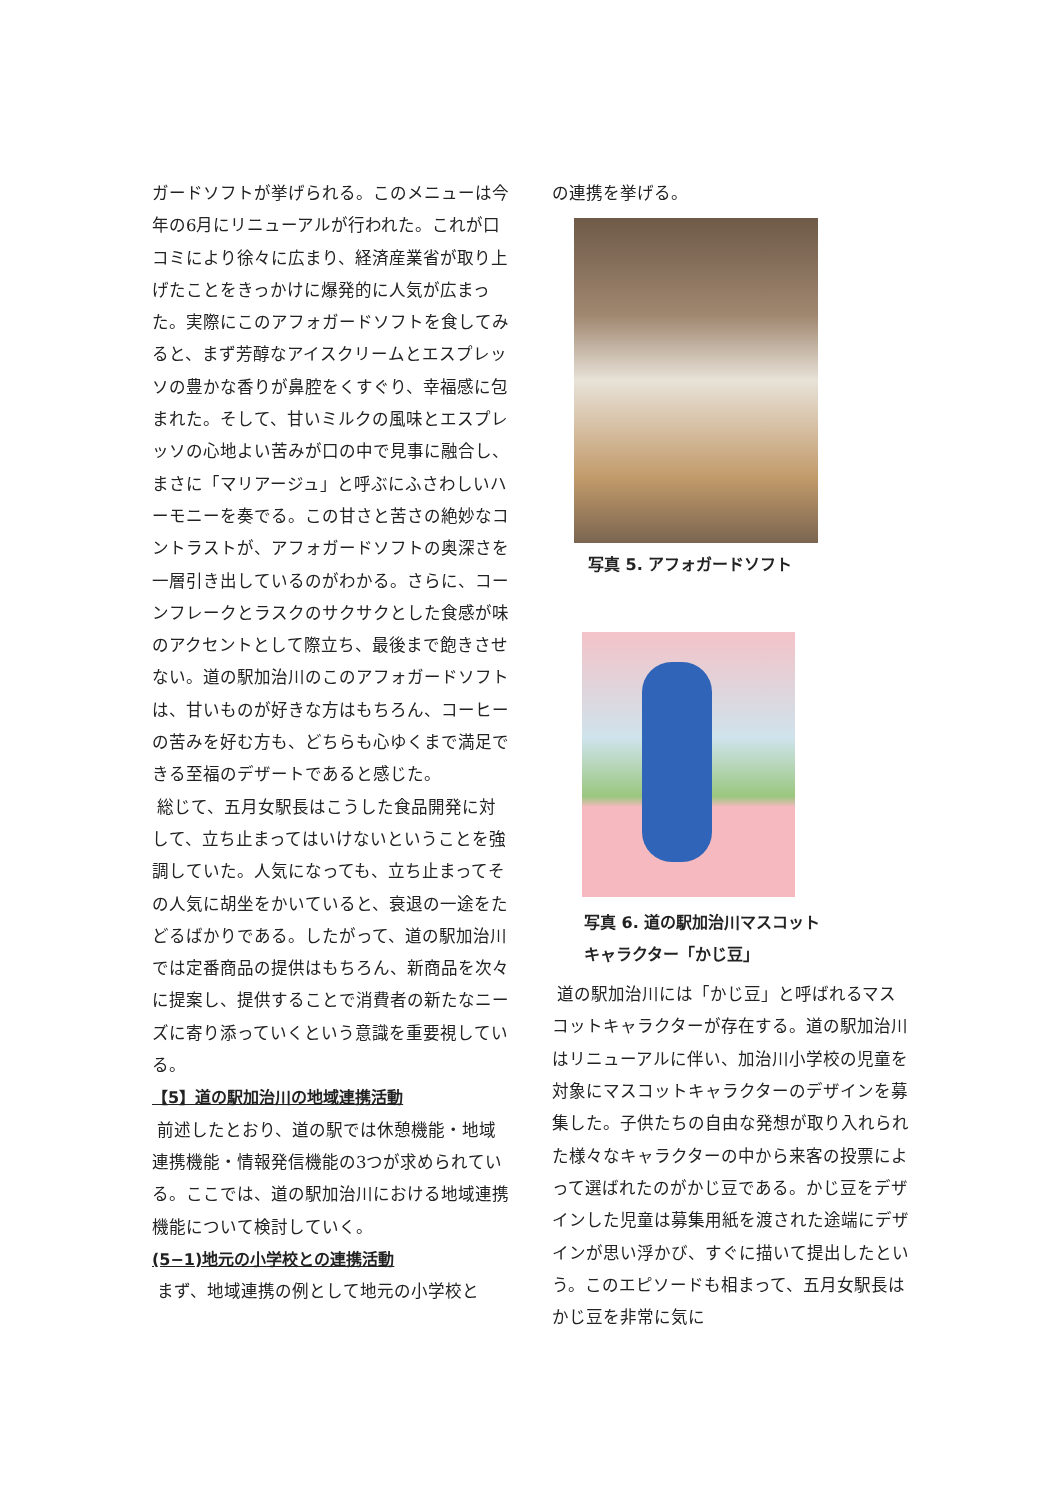ガードソフトが挙げられる。このメニューは今年の6月にリニューアルが行われた。これが口コミにより徐々に広まり、経済産業省が取り上げたことをきっかけに爆発的に人気が広まった。実際にこのアフォガードソフトを食してみると、まず芳醇なアイスクリームとエスプレッソの豊かな香りが鼻腔をくすぐり、幸福感に包まれた。そして、甘いミルクの風味とエスプレッソの心地よい苦みが口の中で見事に融合し、まさに「マリアージュ」と呼ぶにふさわしいハーモニーを奏でる。この甘さと苦さの絶妙なコントラストが、アフォガードソフトの奥深さを一層引き出しているのがわかる。さらに、コーンフレークとラスクのサクサクとした食感が味のアクセントとして際立ち、最後まで飽きさせない。道の駅加治川のこのアフォガードソフトは、甘いものが好きな方はもちろん、コーヒーの苦みを好む方も、どちらも心ゆくまで満足できる至福のデザートであると感じた。
総じて、五月女駅長はこうした食品開発に対して、立ち止まってはいけないということを強調していた。人気になっても、立ち止まってその人気に胡坐をかいていると、衰退の一途をたどるばかりである。したがって、道の駅加治川では定番商品の提供はもちろん、新商品を次々に提案し、提供することで消費者の新たなニーズに寄り添っていくという意識を重要視している。
【5】道の駅加治川の地域連携活動
前述したとおり、道の駅では休憩機能・地域連携機能・情報発信機能の3つが求められている。ここでは、道の駅加治川における地域連携機能について検討していく。
(5−1)地元の小学校との連携活動
まず、地域連携の例として地元の小学校と
の連携を挙げる。
写真 5. アフォガードソフト
写真 6. 道の駅加治川マスコット
キャラクター「かじ豆」
道の駅加治川には「かじ豆」と呼ばれるマスコットキャラクターが存在する。道の駅加治川はリニューアルに伴い、加治川小学校の児童を対象にマスコットキャラクターのデザインを募集した。子供たちの自由な発想が取り入れられた様々なキャラクターの中から来客の投票によって選ばれたのがかじ豆である。かじ豆をデザインした児童は募集用紙を渡された途端にデザインが思い浮かび、すぐに描いて提出したという。このエピソードも相まって、五月女駅長はかじ豆を非常に気に